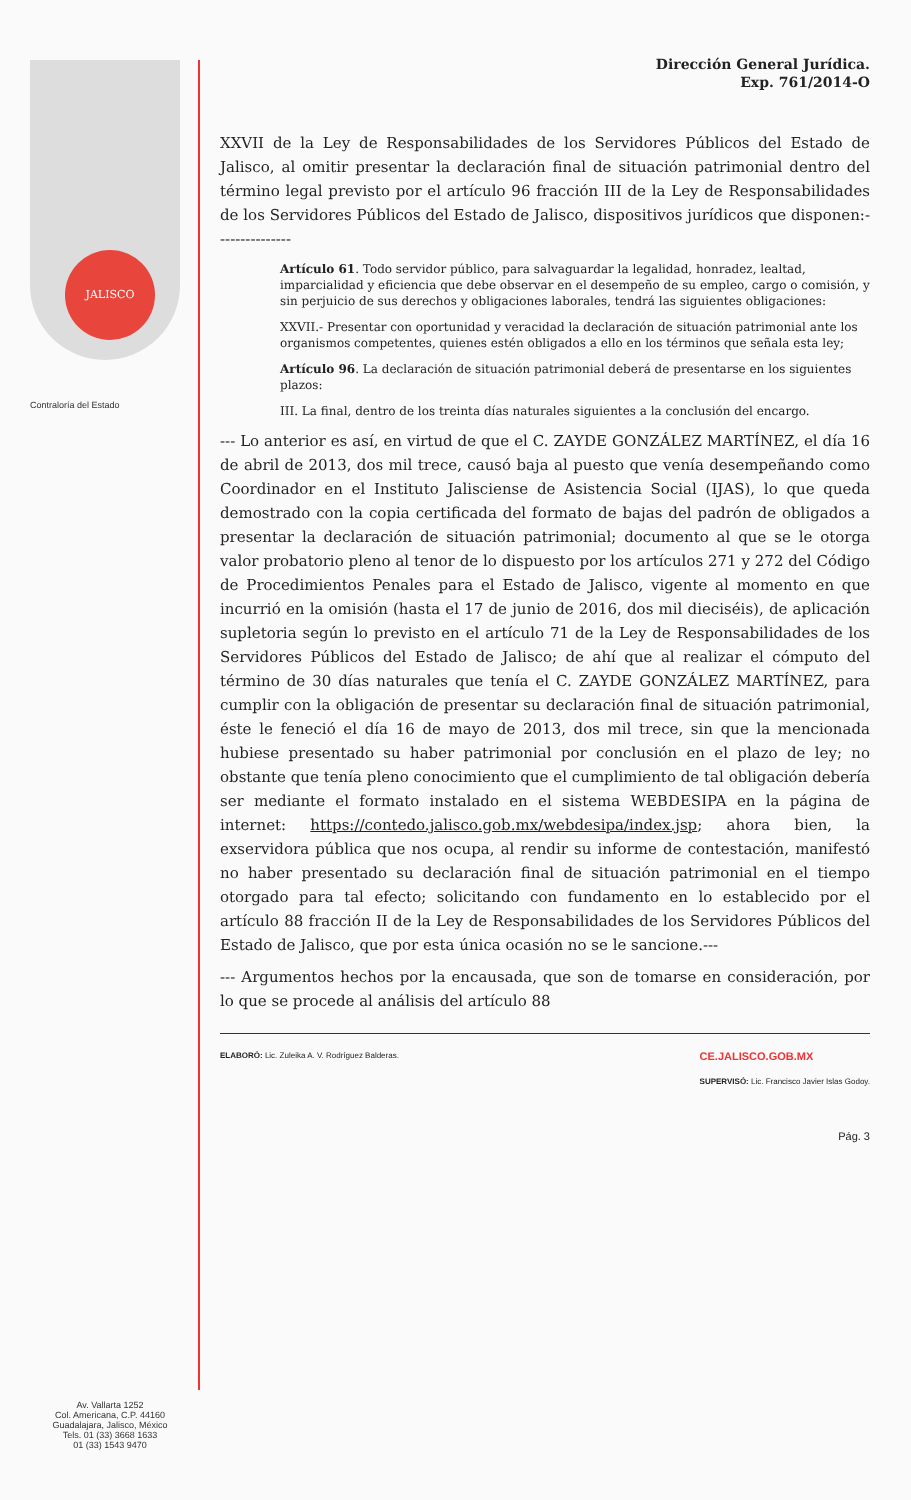JALISCO
Contraloría del Estado
Av. Vallarta 1252
Col. Americana, C.P. 44160
Guadalajara, Jalisco, México
Tels. 01 (33) 3668 1633
01 (33) 1543 9470
Dirección General Jurídica.
Exp. 761/2014-O
XXVII de la Ley de Responsabilidades de los Servidores Públicos del Estado de Jalisco, al omitir presentar la declaración final de situación patrimonial dentro del término legal previsto por el artículo 96 fracción III de la Ley de Responsabilidades de los Servidores Públicos del Estado de Jalisco, dispositivos jurídicos que disponen:---------------
Artículo 61. Todo servidor público, para salvaguardar la legalidad, honradez, lealtad, imparcialidad y eficiencia que debe observar en el desempeño de su empleo, cargo o comisión, y sin perjuicio de sus derechos y obligaciones laborales, tendrá las siguientes obligaciones:
XXVII.- Presentar con oportunidad y veracidad la declaración de situación patrimonial ante los organismos competentes, quienes estén obligados a ello en los términos que señala esta ley;
Artículo 96. La declaración de situación patrimonial deberá de presentarse en los siguientes plazos:
III. La final, dentro de los treinta días naturales siguientes a la conclusión del encargo.
--- Lo anterior es así, en virtud de que el C. ZAYDE GONZÁLEZ MARTÍNEZ, el día 16 de abril de 2013, dos mil trece, causó baja al puesto que venía desempeñando como Coordinador en el Instituto Jalisciense de Asistencia Social (IJAS), lo que queda demostrado con la copia certificada del formato de bajas del padrón de obligados a presentar la declaración de situación patrimonial; documento al que se le otorga valor probatorio pleno al tenor de lo dispuesto por los artículos 271 y 272 del Código de Procedimientos Penales para el Estado de Jalisco, vigente al momento en que incurrió en la omisión (hasta el 17 de junio de 2016, dos mil dieciséis), de aplicación supletoria según lo previsto en el artículo 71 de la Ley de Responsabilidades de los Servidores Públicos del Estado de Jalisco; de ahí que al realizar el cómputo del término de 30 días naturales que tenía el C. ZAYDE GONZÁLEZ MARTÍNEZ, para cumplir con la obligación de presentar su declaración final de situación patrimonial, éste le feneció el día 16 de mayo de 2013, dos mil trece, sin que la mencionada hubiese presentado su haber patrimonial por conclusión en el plazo de ley; no obstante que tenía pleno conocimiento que el cumplimiento de tal obligación debería ser mediante el formato instalado en el sistema WEBDESIPA en la página de internet: https://contedo.jalisco.gob.mx/webdesipa/index.jsp; ahora bien, la exservidora pública que nos ocupa, al rendir su informe de contestación, manifestó no haber presentado su declaración final de situación patrimonial en el tiempo otorgado para tal efecto; solicitando con fundamento en lo establecido por el artículo 88 fracción II de la Ley de Responsabilidades de los Servidores Públicos del Estado de Jalisco, que por esta única ocasión no se le sancione.---
--- Argumentos hechos por la encausada, que son de tomarse en consideración, por lo que se procede al análisis del artículo 88
ELABORÓ: Lic. Zuleika A. V. Rodríguez Balderas. CE.JALISCO.GOB.MX
SUPERVISÓ: Lic. Francisco Javier Islas Godoy.
Pág. 3